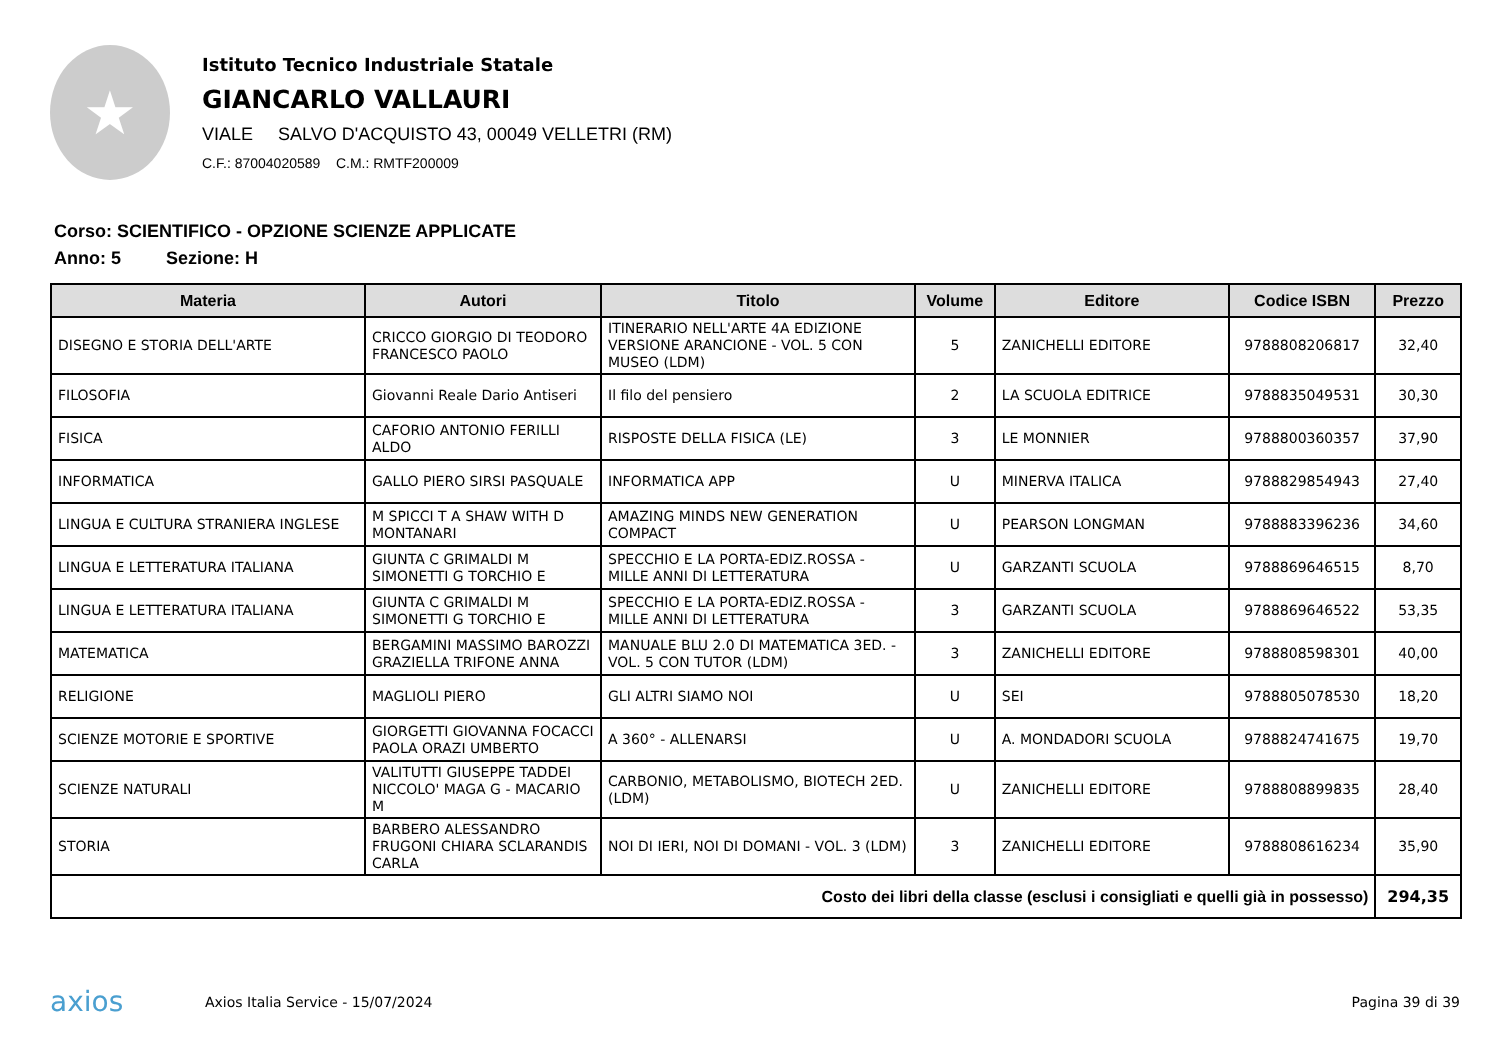★
Istituto Tecnico Industriale Statale
GIANCARLO VALLAURI
VIALE SALVO D'ACQUISTO 43, 00049 VELLETRI (RM)
C.F.: 87004020589 C.M.: RMTF200009
Corso: SCIENTIFICO - OPZIONE SCIENZE APPLICATE
Anno: 5 Sezione: H
| Materia | Autori | Titolo | Volume | Editore | Codice ISBN | Prezzo |
| --- | --- | --- | --- | --- | --- | --- |
| DISEGNO E STORIA DELL'ARTE | CRICCO GIORGIO DI TEODORO FRANCESCO PAOLO | ITINERARIO NELL'ARTE 4A EDIZIONE VERSIONE ARANCIONE - VOL. 5 CON MUSEO (LDM) | 5 | ZANICHELLI EDITORE | 9788808206817 | 32,40 |
| FILOSOFIA | Giovanni Reale Dario Antiseri | Il filo del pensiero | 2 | LA SCUOLA EDITRICE | 9788835049531 | 30,30 |
| FISICA | CAFORIO ANTONIO FERILLI ALDO | RISPOSTE DELLA FISICA (LE) | 3 | LE MONNIER | 9788800360357 | 37,90 |
| INFORMATICA | GALLO PIERO SIRSI PASQUALE | INFORMATICA APP | U | MINERVA ITALICA | 9788829854943 | 27,40 |
| LINGUA E CULTURA STRANIERA INGLESE | M SPICCI T A SHAW WITH D MONTANARI | AMAZING MINDS NEW GENERATION COMPACT | U | PEARSON LONGMAN | 9788883396236 | 34,60 |
| LINGUA E LETTERATURA ITALIANA | GIUNTA C GRIMALDI M SIMONETTI G TORCHIO E | SPECCHIO E LA PORTA-EDIZ.ROSSA - MILLE ANNI DI LETTERATURA | U | GARZANTI SCUOLA | 9788869646515 | 8,70 |
| LINGUA E LETTERATURA ITALIANA | GIUNTA C GRIMALDI M SIMONETTI G TORCHIO E | SPECCHIO E LA PORTA-EDIZ.ROSSA - MILLE ANNI DI LETTERATURA | 3 | GARZANTI SCUOLA | 9788869646522 | 53,35 |
| MATEMATICA | BERGAMINI MASSIMO BAROZZI GRAZIELLA TRIFONE ANNA | MANUALE BLU 2.0 DI MATEMATICA 3ED. - VOL. 5 CON TUTOR (LDM) | 3 | ZANICHELLI EDITORE | 9788808598301 | 40,00 |
| RELIGIONE | MAGLIOLI PIERO | GLI ALTRI SIAMO NOI | U | SEI | 9788805078530 | 18,20 |
| SCIENZE MOTORIE E SPORTIVE | GIORGETTI GIOVANNA FOCACCI PAOLA ORAZI UMBERTO | A 360° - ALLENARSI | U | A. MONDADORI SCUOLA | 9788824741675 | 19,70 |
| SCIENZE NATURALI | VALITUTTI GIUSEPPE TADDEI NICCOLO' MAGA G - MACARIO M | CARBONIO, METABOLISMO, BIOTECH 2ED. (LDM) | U | ZANICHELLI EDITORE | 9788808899835 | 28,40 |
| STORIA | BARBERO ALESSANDRO FRUGONI CHIARA SCLARANDIS CARLA | NOI DI IERI, NOI DI DOMANI - VOL. 3 (LDM) | 3 | ZANICHELLI EDITORE | 9788808616234 | 35,90 |
| Costo dei libri della classe (esclusi i consigliati e quelli già in possesso) | | | | | | 294,35 |
axios Axios Italia Service - 15/07/2024 Pagina 39 di 39